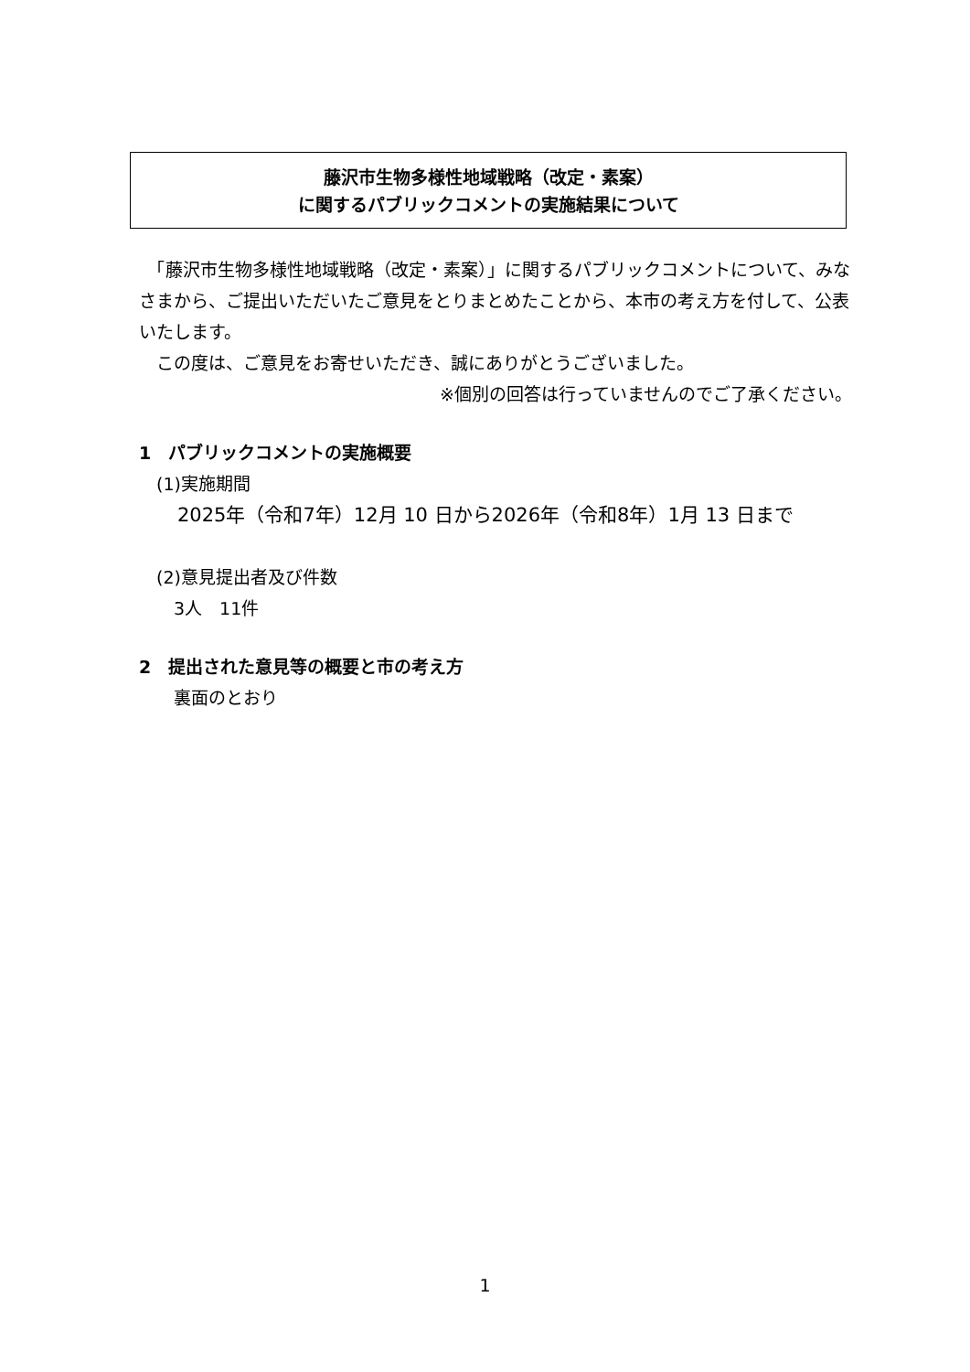藤沢市生物多様性地域戦略（改定・素案）
に関するパブリックコメントの実施結果について
　「藤沢市生物多様性地域戦略（改定・素案）」に関するパブリックコメントについて、みなさまから、ご提出いただいたご意見をとりまとめたことから、本市の考え方を付して、公表いたします。
　この度は、ご意見をお寄せいただき、誠にありがとうございました。
※個別の回答は行っていませんのでご了承ください。
1　パブリックコメントの実施概要
　(1)実施期間
　　2025年（令和7年）12月 10 日から2026年（令和8年）1月 13 日まで
　(2)意見提出者及び件数
　　3人　11件
2　提出された意見等の概要と市の考え方
　　裏面のとおり
1